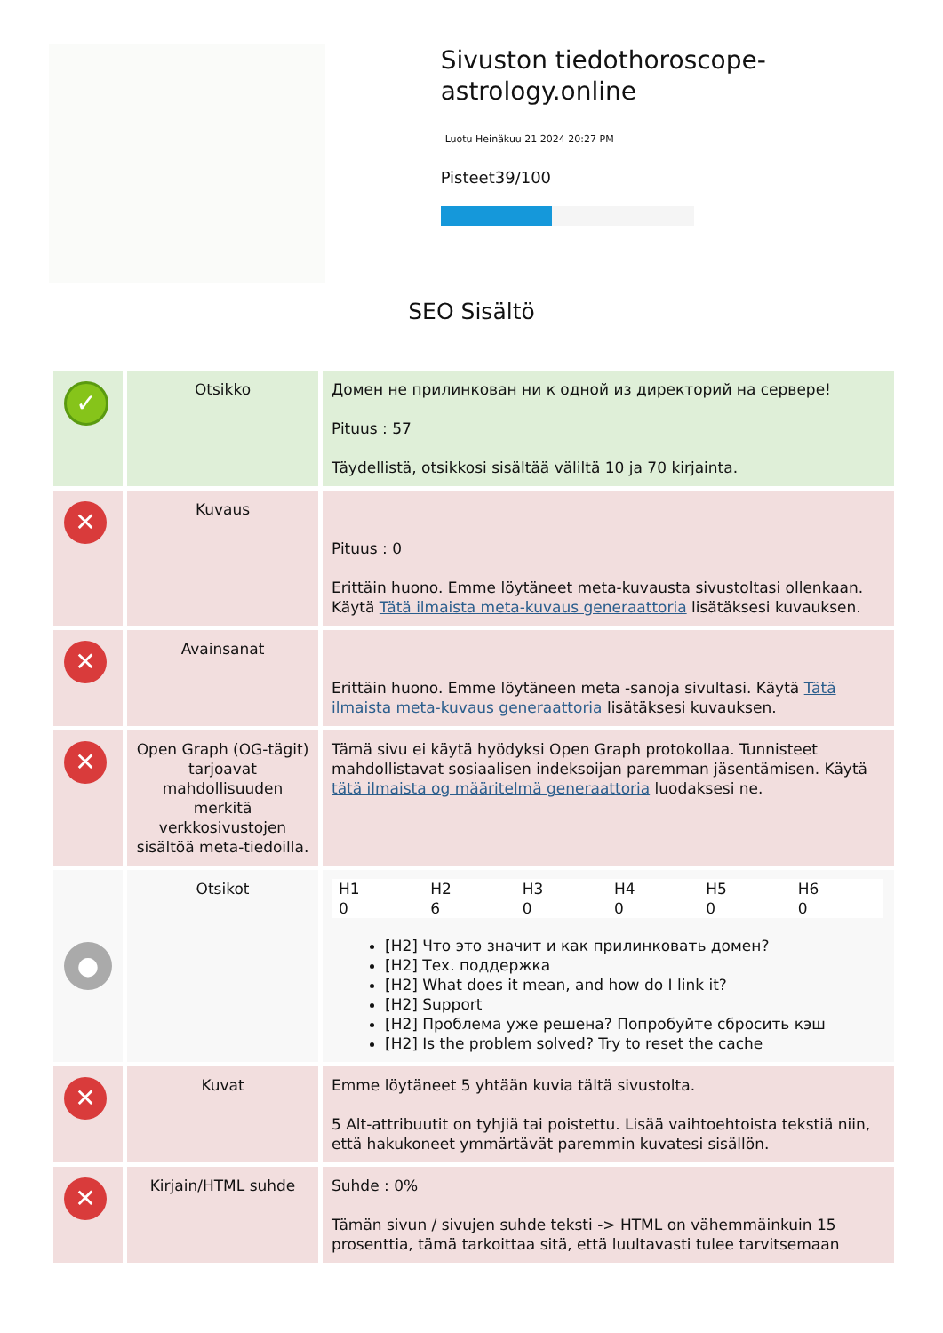Sivuston tiedothoroscope-astrology.online
Luotu Heinäkuu 21 2024 20:27 PM
Pisteet39/100
SEO Sisältö
| ✓ | Otsikko | Домен не прилинкован ни к одной из директорий на сервере! Pituus : 57 Täydellistä, otsikkosi sisältää väliltä 10 ja 70 kirjainta. |
| ✕ | Kuvaus | Pituus : 0 Erittäin huono. Emme löytäneet meta-kuvausta sivustoltasi ollenkaan. Käytä Tätä ilmaista meta-kuvaus generaattoria lisätäksesi kuvauksen. |
| ✕ | Avainsanat | Erittäin huono. Emme löytäneen meta -sanoja sivultasi. Käytä Tätä ilmaista meta-kuvaus generaattoria lisätäksesi kuvauksen. |
| ✕ | Open Graph (OG-tägit) tarjoavat mahdollisuuden merkitä verkkosivustojen sisältöä meta-tiedoilla. | Tämä sivu ei käytä hyödyksi Open Graph protokollaa. Tunnisteet mahdollistavat sosiaalisen indeksoijan paremman jäsentämisen. Käytä tätä ilmaista og määritelmä generaattoria luodaksesi ne. |
| ● | Otsikot | / H1 / H2 / H3 / H4 / H5 / H6 / / 0 / 6 / 0 / 0 / 0 / 0 / [H2] Что это значит и как прилинковать домен? [H2] Тех. поддержка [H2] What does it mean, and how do I link it? [H2] Support [H2] Проблема уже решена? Попробуйте сбросить кэш [H2] Is the problem solved? Try to reset the cache |
| ✕ | Kuvat | Emme löytäneet 5 yhtään kuvia tältä sivustolta. 5 Alt-attribuutit on tyhjiä tai poistettu. Lisää vaihtoehtoista tekstiä niin, että hakukoneet ymmärtävät paremmin kuvatesi sisällön. |
| ✕ | Kirjain/HTML suhde | Suhde : 0% Tämän sivun / sivujen suhde teksti -> HTML on vähemmäinkuin 15 prosenttia, tämä tarkoittaa sitä, että luultavasti tulee tarvitsemaan |